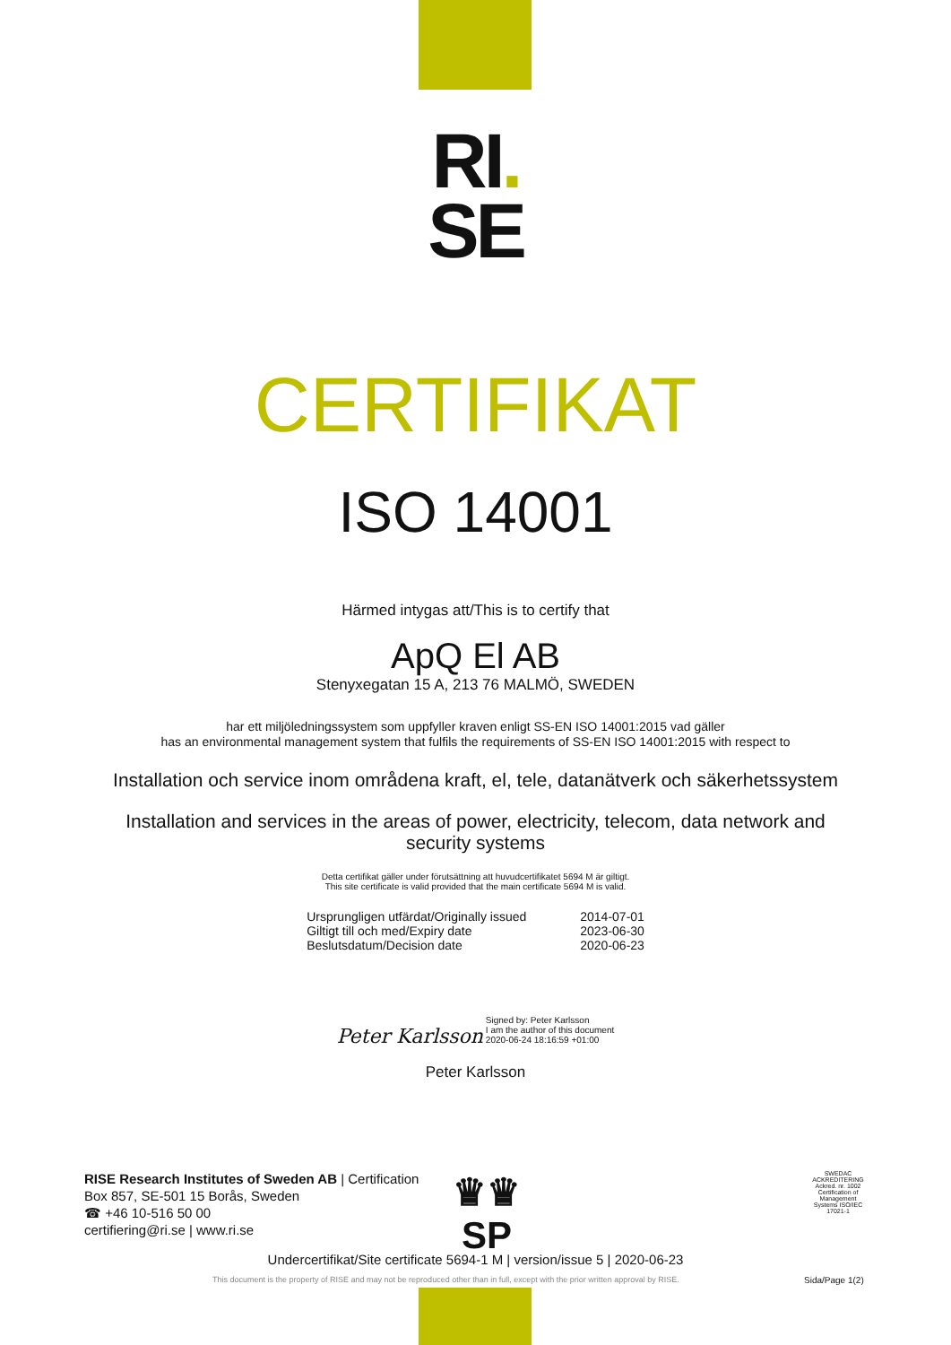RI.
SE
CERTIFIKAT
ISO 14001
Härmed intygas att/This is to certify that
ApQ El AB
Stenyxegatan 15 A, 213 76 MALMÖ, SWEDEN
har ett miljöledningssystem som uppfyller kraven enligt SS-EN ISO 14001:2015 vad gäller
has an environmental management system that fulfils the requirements of SS-EN ISO 14001:2015 with respect to
Installation och service inom områdena kraft, el, tele, datanätverk och säkerhetssystem
Installation and services in the areas of power, electricity, telecom, data network and security systems
Detta certifikat gäller under förutsättning att huvudcertifikatet 5694 M är giltigt.
This site certificate is valid provided that the main certificate 5694 M is valid.
| Ursprungligen utfärdat/Originally issued | 2014-07-01 |
| Giltigt till och med/Expiry date | 2023-06-30 |
| Beslutsdatum/Decision date | 2020-06-23 |
Peter Karlsson Signed by: Peter Karlsson
I am the author of this document
2020-06-24 18:16:59 +01:00
Peter Karlsson
RISE Research Institutes of Sweden AB | Certification
Box 857, SE-501 15 Borås, Sweden
☎ +46 10-516 50 00
certifiering@ri.se | www.ri.se
♛♛
SP
SWEDAC ACKREDITERING
Ackred. nr. 1002 Certification of Management Systems ISO/IEC 17021-1
Undercertifikat/Site certificate 5694-1 M | version/issue 5 | 2020-06-23
This document is the property of RISE and may not be reproduced other than in full, except with the prior written approval by RISE.
Sida/Page 1(2)